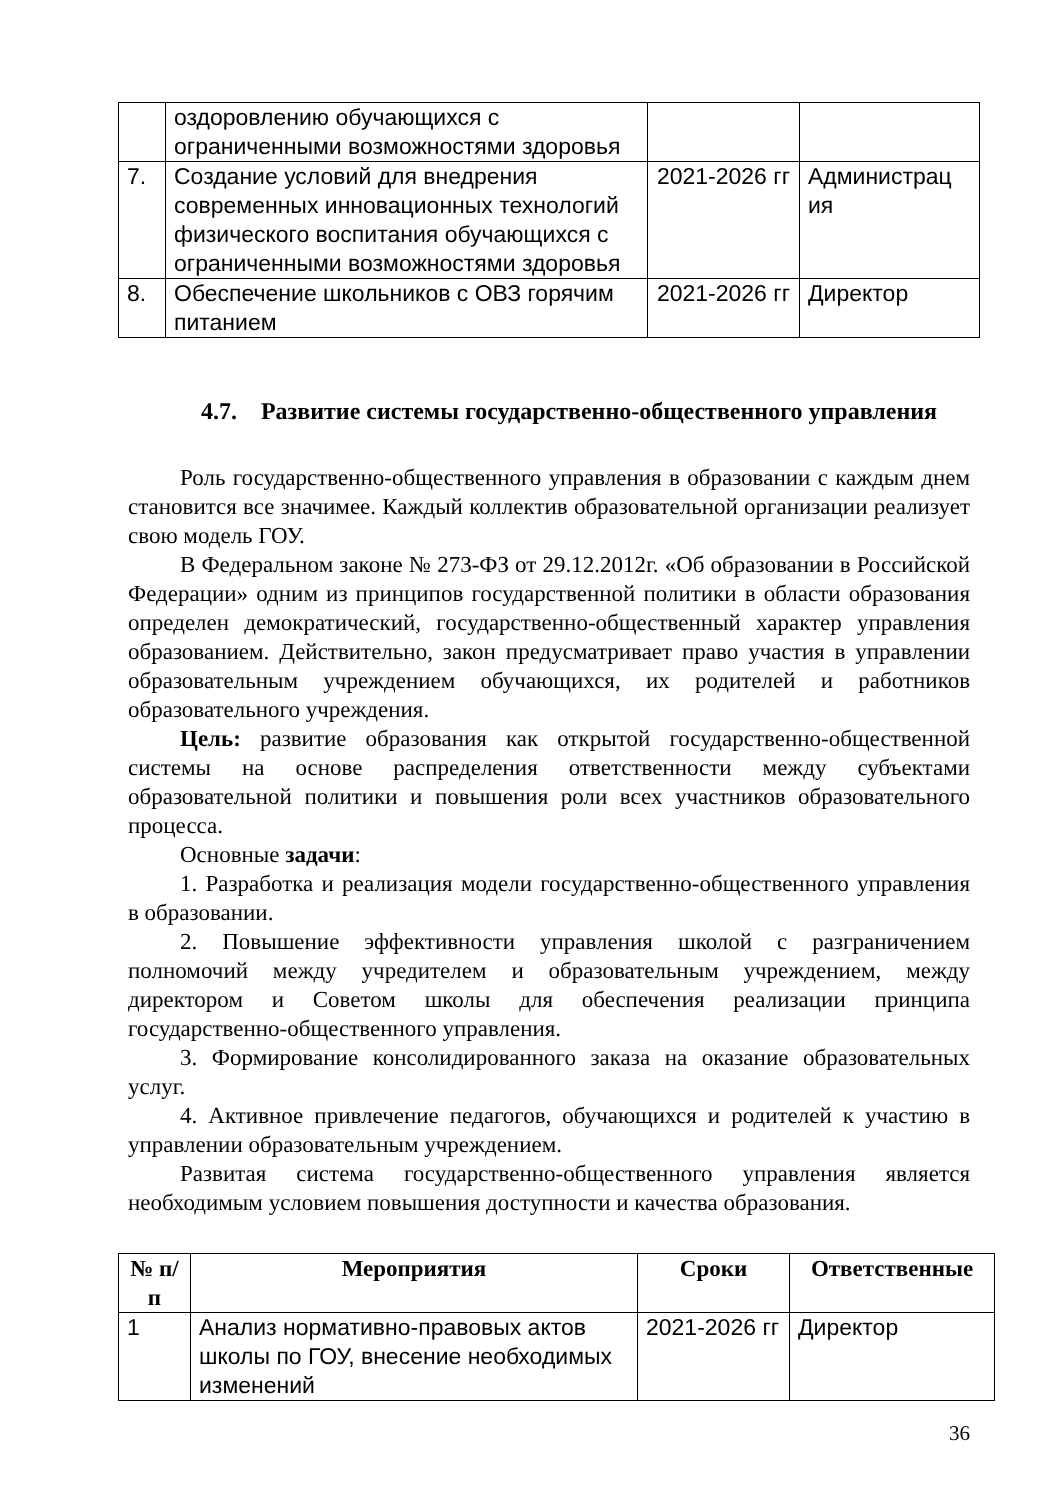| | оздоровлению обучающихся с ограниченными возможностями здоровья | | |
| 7. | Создание условий для внедрения современных инновационных технологий физического воспитания обучающихся с ограниченными возможностями здоровья | 2021-2026 гг | Администрац ия |
| 8. | Обеспечение школьников с ОВЗ горячим питанием | 2021-2026 гг | Директор |
4.7. Развитие системы государственно-общественного управления
Роль государственно-общественного управления в образовании с каждым днем становится все значимее. Каждый коллектив образовательной организации реализует свою модель ГОУ.
В Федеральном законе № 273-ФЗ от 29.12.2012г. «Об образовании в Российской Федерации» одним из принципов государственной политики в области образования определен демократический, государственно-общественный характер управления образованием. Действительно, закон предусматривает право участия в управлении образовательным учреждением обучающихся, их родителей и работников образовательного учреждения.
Цель: развитие образования как открытой государственно-общественной системы на основе распределения ответственности между субъектами образовательной политики и повышения роли всех участников образовательного процесса.
Основные задачи:
1. Разработка и реализация модели государственно-общественного управления в образовании.
2. Повышение эффективности управления школой с разграничением полномочий между учредителем и образовательным учреждением, между директором и Советом школы для обеспечения реализации принципа государственно-общественного управления.
3. Формирование консолидированного заказа на оказание образовательных услуг.
4. Активное привлечение педагогов, обучающихся и родителей к участию в управлении образовательным учреждением.
Развитая система государственно-общественного управления является необходимым условием повышения доступности и качества образования.
| № п/п | Мероприятия | Сроки | Ответственные |
| --- | --- | --- | --- |
| 1 | Анализ нормативно-правовых актов школы по ГОУ, внесение необходимых изменений | 2021-2026 гг | Директор |
36